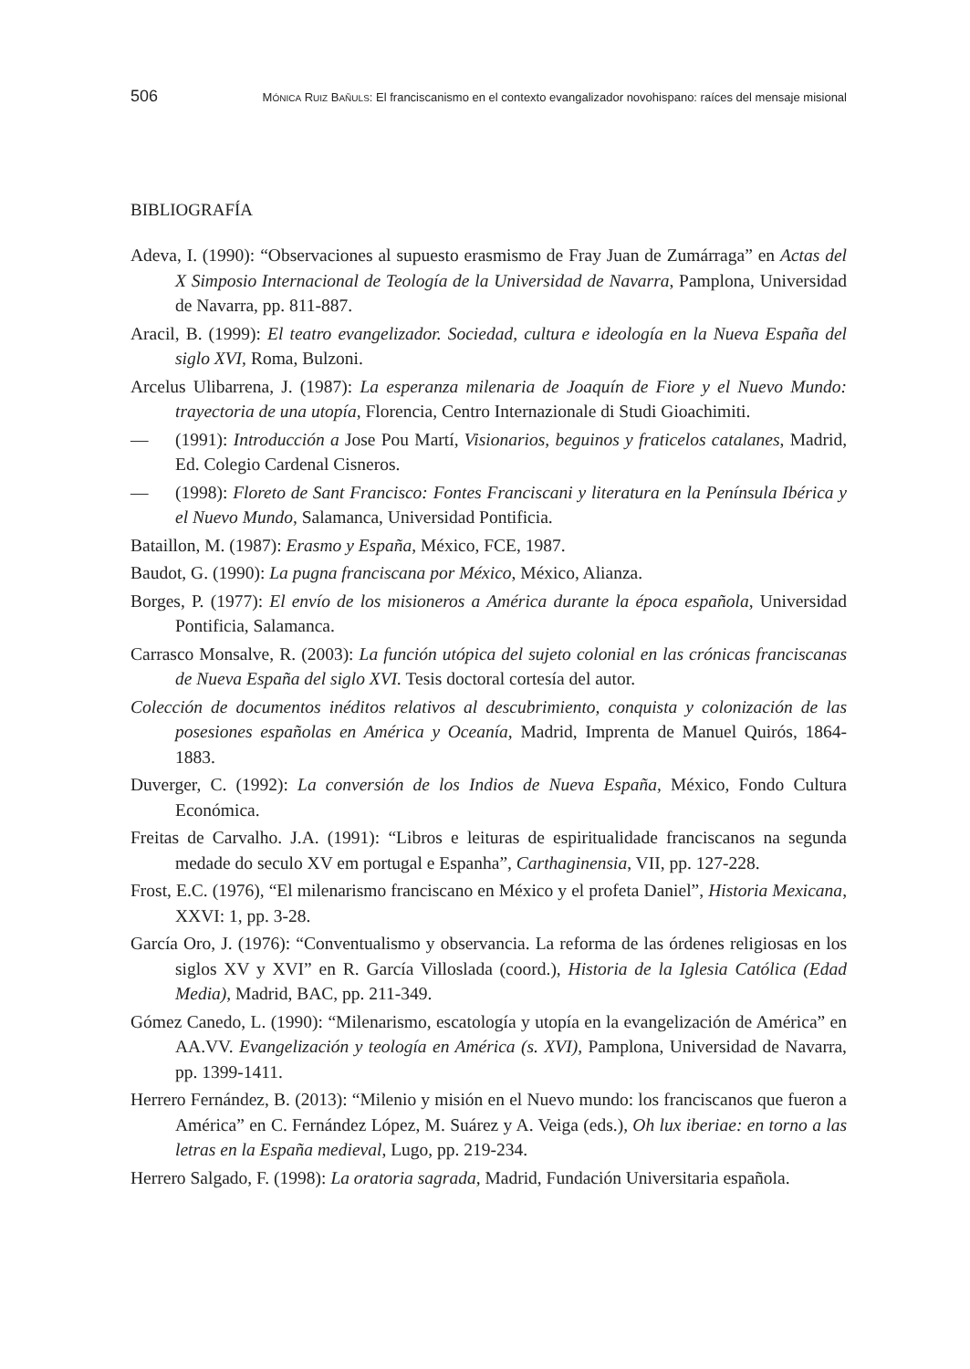506 MÓNICA RUIZ BAÑULS: El franciscanismo en el contexto evangalizador novohispano: raíces del mensaje misional
BIBLIOGRAFÍA
Adeva, I. (1990): “Observaciones al supuesto erasmismo de Fray Juan de Zumárraga” en Actas del X Simposio Internacional de Teología de la Universidad de Navarra, Pamplona, Universidad de Navarra, pp. 811-887.
Aracil, B. (1999): El teatro evangelizador. Sociedad, cultura e ideología en la Nueva España del siglo XVI, Roma, Bulzoni.
Arcelus Ulibarrena, J. (1987): La esperanza milenaria de Joaquín de Fiore y el Nuevo Mundo: trayectoria de una utopía, Florencia, Centro Internazionale di Studi Gioachimiti.
— (1991): Introducción a Jose Pou Martí, Visionarios, beguinos y fraticelos catalanes, Madrid, Ed. Colegio Cardenal Cisneros.
— (1998): Floreto de Sant Francisco: Fontes Franciscani y literatura en la Península Ibérica y el Nuevo Mundo, Salamanca, Universidad Pontificia.
Bataillon, M. (1987): Erasmo y España, México, FCE, 1987.
Baudot, G. (1990): La pugna franciscana por México, México, Alianza.
Borges, P. (1977): El envío de los misioneros a América durante la época española, Universidad Pontificia, Salamanca.
Carrasco Monsalve, R. (2003): La función utópica del sujeto colonial en las crónicas franciscanas de Nueva España del siglo XVI. Tesis doctoral cortesía del autor.
Colección de documentos inéditos relativos al descubrimiento, conquista y colonización de las posesiones españolas en América y Oceanía, Madrid, Imprenta de Manuel Quirós, 1864-1883.
Duverger, C. (1992): La conversión de los Indios de Nueva España, México, Fondo Cultura Económica.
Freitas de Carvalho. J.A. (1991): “Libros e leituras de espiritualidade franciscanos na segunda medade do seculo XV em portugal e Espanha”, Carthaginensia, VII, pp. 127-228.
Frost, E.C. (1976), “El milenarismo franciscano en México y el profeta Daniel”, Historia Mexicana, XXVI: 1, pp. 3-28.
García Oro, J. (1976): “Conventualismo y observancia. La reforma de las órdenes religiosas en los siglos XV y XVI” en R. García Villoslada (coord.), Historia de la Iglesia Católica (Edad Media), Madrid, BAC, pp. 211-349.
Gómez Canedo, L. (1990): “Milenarismo, escatología y utopía en la evangelización de América” en AA.VV. Evangelización y teología en América (s. XVI), Pamplona, Universidad de Navarra, pp. 1399-1411.
Herrero Fernández, B. (2013): “Milenio y misión en el Nuevo mundo: los franciscanos que fueron a América” en C. Fernández López, M. Suárez y A. Veiga (eds.), Oh lux iberiae: en torno a las letras en la España medieval, Lugo, pp. 219-234.
Herrero Salgado, F. (1998): La oratoria sagrada, Madrid, Fundación Universitaria española.